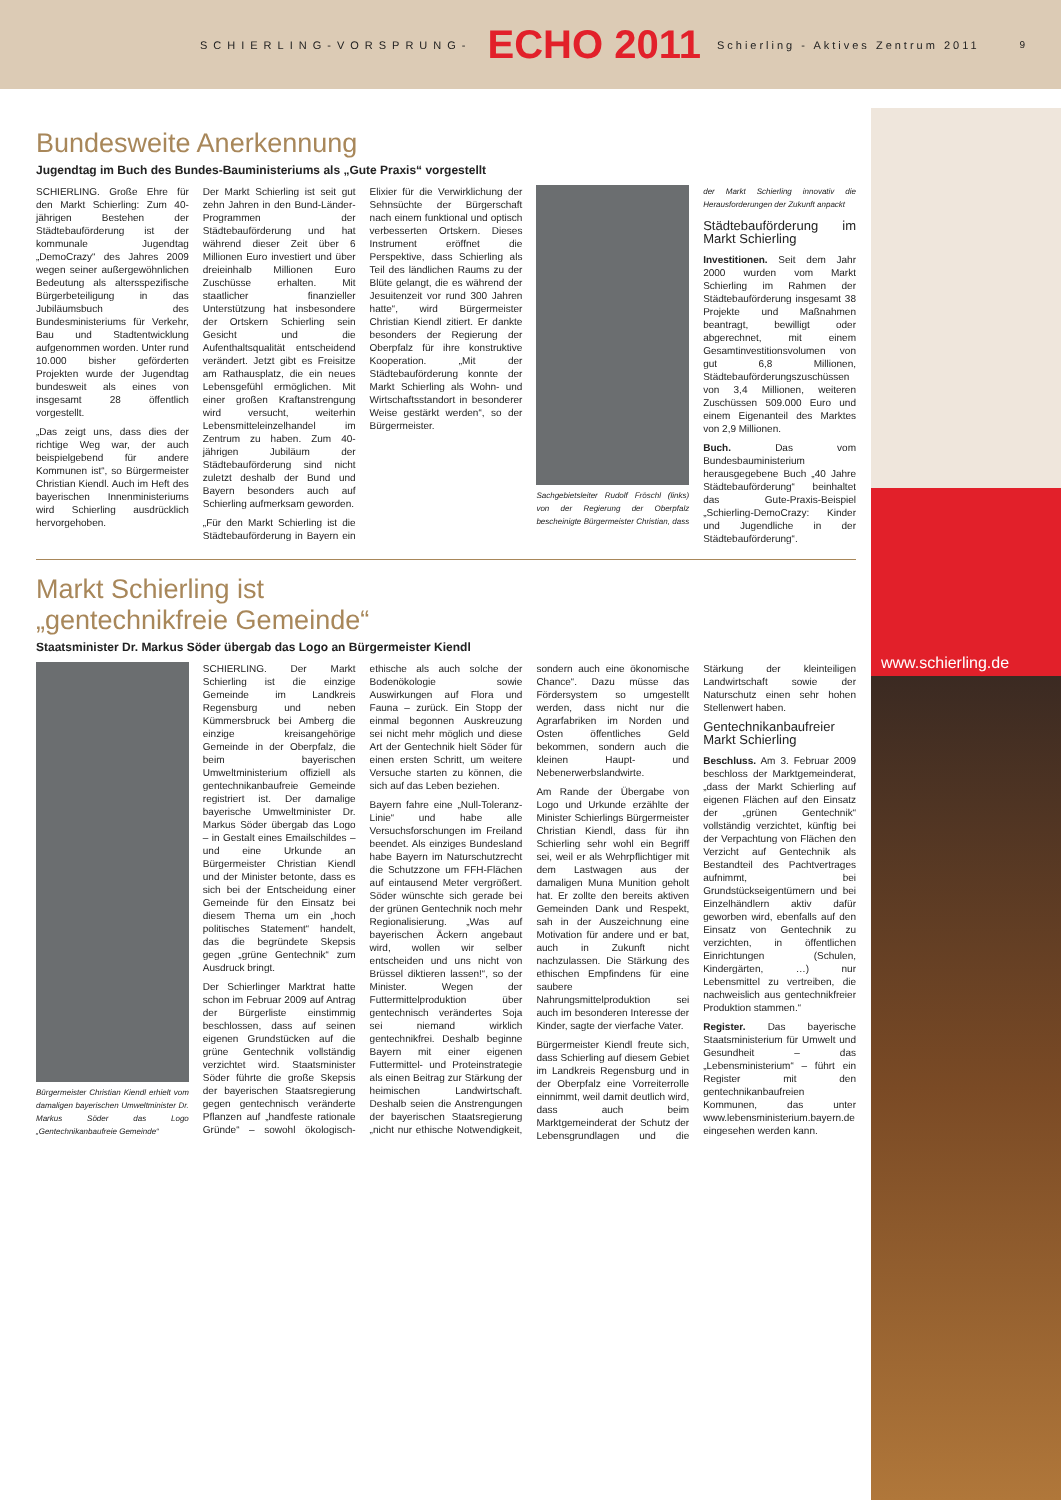SCHIERLING-VORSPRUNG- ECHO 2011 Schierling - Aktives Zentrum 2011 9
www.schierling.de
Bundesweite Anerkennung
Jugendtag im Buch des Bundes-Bauministeriums als „Gute Praxis“ vorgestellt
SCHIERLING. Große Ehre für den Markt Schierling: Zum 40-jährigen Bestehen der Städtebauförderung ist der kommunale Jugendtag „DemoCrazy“ des Jahres 2009 wegen seiner außergewöhnlichen Bedeutung als altersspezifische Bürgerbeteiligung in das Jubiläumsbuch des Bundesministeriums für Verkehr, Bau und Stadtentwicklung aufgenommen worden. Unter rund 10.000 bisher geförderten Projekten wurde der Jugendtag bundesweit als eines von insgesamt 28 öffentlich vorgestellt.
„Das zeigt uns, dass dies der richtige Weg war, der auch beispielgebend für andere Kommunen ist“, so Bürgermeister Christian Kiendl. Auch im Heft des bayerischen Innenministeriums wird Schierling ausdrücklich hervorgehoben.
Der Markt Schierling ist seit gut zehn Jahren in den Bund-Länder-Programmen der Städtebauförderung und hat während dieser Zeit über 6 Millionen Euro investiert und über dreieinhalb Millionen Euro Zuschüsse erhalten. Mit staatlicher finanzieller Unterstützung hat insbesondere der Ortskern Schierling sein Gesicht und die Aufenthaltsqualität entscheidend verändert. Jetzt gibt es Freisitze am Rathausplatz, die ein neues Lebensgefühl ermöglichen. Mit einer großen Kraftanstrengung wird versucht, weiterhin Lebensmitteleinzelhandel im Zentrum zu haben. Zum 40-jährigen Jubiläum der Städtebauförderung sind nicht zuletzt deshalb der Bund und Bayern besonders auch auf Schierling aufmerksam geworden.
„Für den Markt Schierling ist die Städtebauförderung in Bayern ein Elixier für die Verwirklichung der Sehnsüchte der Bürgerschaft nach einem funktional und optisch verbesserten Ortskern. Dieses Instrument eröffnet die Perspektive, dass Schierling als Teil des ländlichen Raums zu der Blüte gelangt, die es während der Jesuitenzeit vor rund 300 Jahren hatte“, wird Bürgermeister Christian Kiendl zitiert. Er dankte besonders der Regierung der Oberpfalz für ihre konstruktive Kooperation. „Mit der Städtebauförderung konnte der Markt Schierling als Wohn- und Wirtschaftsstandort in besonderer Weise gestärkt werden“, so der Bürgermeister.
Sachgebietsleiter Rudolf Fröschl (links) von der Regierung der Oberpfalz bescheinigte Bürgermeister Christian, dass der Markt Schierling innovativ die Herausforderungen der Zukunft anpackt
Städtebauförderung im Markt Schierling
Investitionen. Seit dem Jahr 2000 wurden vom Markt Schierling im Rahmen der Städtebauförderung insgesamt 38 Projekte und Maßnahmen beantragt, bewilligt oder abgerechnet, mit einem Gesamtinvestitionsvolumen von gut 6,8 Millionen, Städtebauförderungszuschüssen von 3,4 Millionen, weiteren Zuschüssen 509.000 Euro und einem Eigenanteil des Marktes von 2,9 Millionen.
Buch. Das vom Bundesbauministerium herausgegebene Buch „40 Jahre Städtebauförderung“ beinhaltet das Gute-Praxis-Beispiel „Schierling-DemoCrazy: Kinder und Jugendliche in der Städtebauförderung“.
Markt Schierling ist
„gentechnikfreie Gemeinde“
Staatsminister Dr. Markus Söder übergab das Logo an Bürgermeister Kiendl
Bürgermeister Christian Kiendl erhielt vom damaligen bayerischen Umweltminister Dr. Markus Söder das Logo „Gentechnikanbaufreie Gemeinde“
SCHIERLING. Der Markt Schierling ist die einzige Gemeinde im Landkreis Regensburg und neben Kümmersbruck bei Amberg die einzige kreisangehörige Gemeinde in der Oberpfalz, die beim bayerischen Umweltministerium offiziell als gentechnikanbaufreie Gemeinde registriert ist. Der damalige bayerische Umweltminister Dr. Markus Söder übergab das Logo – in Gestalt eines Emailschildes – und eine Urkunde an Bürgermeister Christian Kiendl und der Minister betonte, dass es sich bei der Entscheidung einer Gemeinde für den Einsatz bei diesem Thema um ein „hoch politisches Statement“ handelt, das die begründete Skepsis gegen „grüne Gentechnik“ zum Ausdruck bringt.
Der Schierlinger Marktrat hatte schon im Februar 2009 auf Antrag der Bürgerliste einstimmig beschlossen, dass auf seinen eigenen Grundstücken auf die grüne Gentechnik vollständig verzichtet wird. Staatsminister Söder führte die große Skepsis der bayerischen Staatsregierung gegen gentechnisch veränderte Pflanzen auf „handfeste rationale Gründe“ – sowohl ökologisch-ethische als auch solche der Bodenökologie sowie Auswirkungen auf Flora und Fauna – zurück. Ein Stopp der einmal begonnen Auskreuzung sei nicht mehr möglich und diese Art der Gentechnik hielt Söder für einen ersten Schritt, um weitere Versuche starten zu können, die sich auf das Leben beziehen.
Bayern fahre eine „Null-Toleranz-Linie“ und habe alle Versuchsforschungen im Freiland beendet. Als einziges Bundesland habe Bayern im Naturschutzrecht die Schutzzone um FFH-Flächen auf eintausend Meter vergrößert. Söder wünschte sich gerade bei der grünen Gentechnik noch mehr Regionalisierung. „Was auf bayerischen Äckern angebaut wird, wollen wir selber entscheiden und uns nicht von Brüssel diktieren lassen!“, so der Minister. Wegen der Futtermittelproduktion über gentechnisch verändertes Soja sei niemand wirklich gentechnikfrei. Deshalb beginne Bayern mit einer eigenen Futtermittel- und Proteinstrategie als einen Beitrag zur Stärkung der heimischen Landwirtschaft. Deshalb seien die Anstrengungen der bayerischen Staatsregierung „nicht nur ethische Notwendigkeit, sondern auch eine ökonomische Chance“. Dazu müsse das Fördersystem so umgestellt werden, dass nicht nur die Agrarfabriken im Norden und Osten öffentliches Geld bekommen, sondern auch die kleinen Haupt- und Nebenerwerbslandwirte.
Am Rande der Übergabe von Logo und Urkunde erzählte der Minister Schierlings Bürgermeister Christian Kiendl, dass für ihn Schierling sehr wohl ein Begriff sei, weil er als Wehrpflichtiger mit dem Lastwagen aus der damaligen Muna Munition geholt hat. Er zollte den bereits aktiven Gemeinden Dank und Respekt, sah in der Auszeichnung eine Motivation für andere und er bat, auch in Zukunft nicht nachzulassen. Die Stärkung des ethischen Empfindens für eine saubere Nahrungsmittelproduktion sei auch im besonderen Interesse der Kinder, sagte der vierfache Vater.
Bürgermeister Kiendl freute sich, dass Schierling auf diesem Gebiet im Landkreis Regensburg und in der Oberpfalz eine Vorreiterrolle einnimmt, weil damit deutlich wird, dass auch beim Marktgemeinderat der Schutz der Lebensgrundlagen und die Stärkung der kleinteiligen Landwirtschaft sowie der Naturschutz einen sehr hohen Stellenwert haben.
Gentechnikanbaufreier Markt Schierling
Beschluss. Am 3. Februar 2009 beschloss der Marktgemeinderat, „dass der Markt Schierling auf eigenen Flächen auf den Einsatz der „grünen Gentechnik“ vollständig verzichtet, künftig bei der Verpachtung von Flächen den Verzicht auf Gentechnik als Bestandteil des Pachtvertrages aufnimmt, bei Grundstückseigentümern und bei Einzelhändlern aktiv dafür geworben wird, ebenfalls auf den Einsatz von Gentechnik zu verzichten, in öffentlichen Einrichtungen (Schulen, Kindergärten, …) nur Lebensmittel zu vertreiben, die nachweislich aus gentechnikfreier Produktion stammen.“
Register. Das bayerische Staatsministerium für Umwelt und Gesundheit – das „Lebensministerium“ – führt ein Register mit den gentechnikanbaufreien Kommunen, das unter www.lebensministerium.bayern.de eingesehen werden kann.